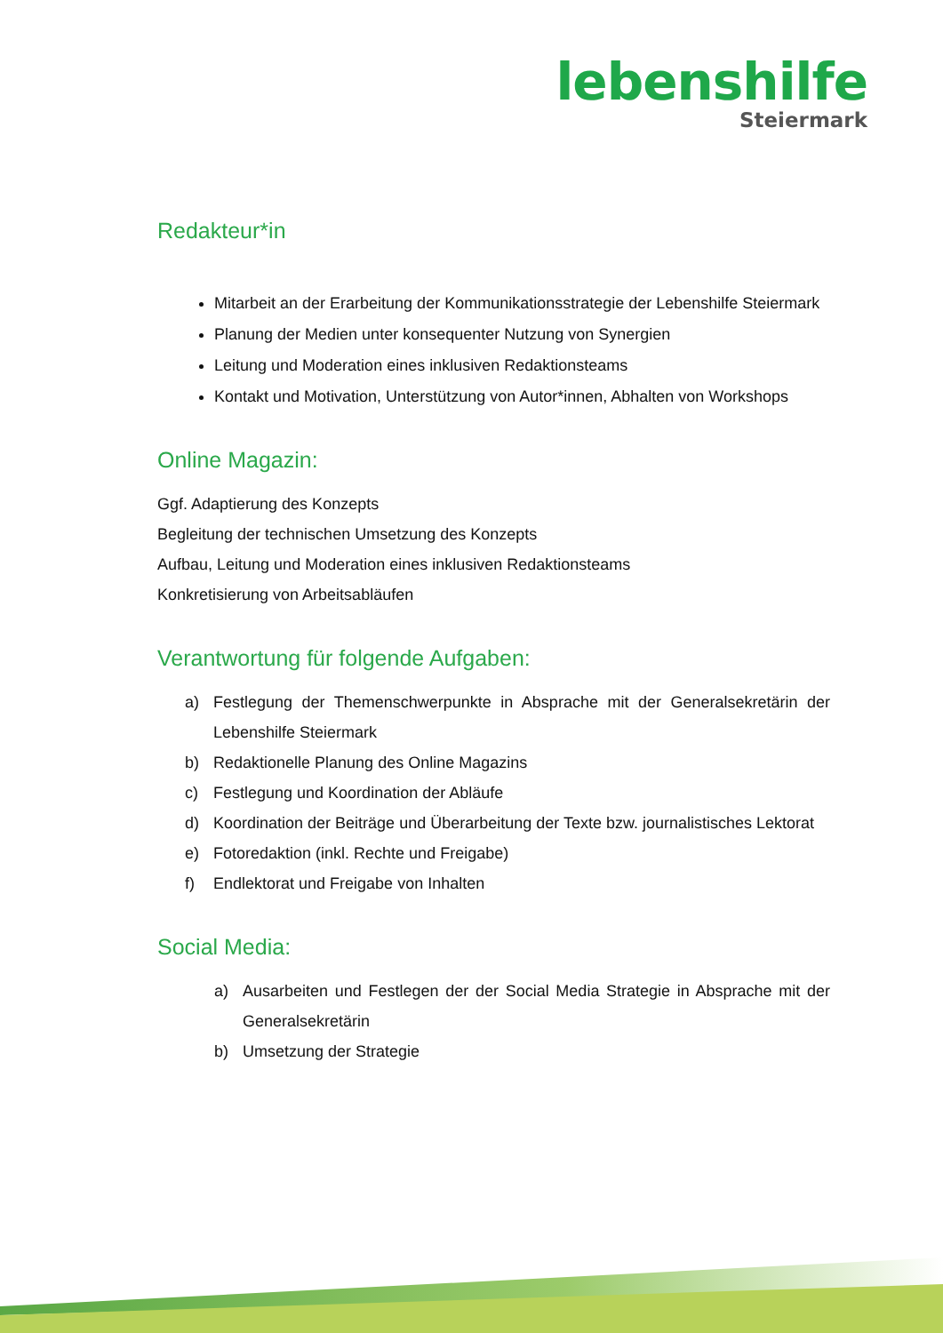lebenshilfe
Steiermark
Redakteur*in
Mitarbeit an der Erarbeitung der Kommunikationsstrategie der Lebenshilfe Steiermark
Planung der Medien unter konsequenter Nutzung von Synergien
Leitung und Moderation eines inklusiven Redaktionsteams
Kontakt und Motivation, Unterstützung von Autor*innen, Abhalten von Workshops
Online Magazin:
Ggf. Adaptierung des Konzepts
Begleitung der technischen Umsetzung des Konzepts
Aufbau, Leitung und Moderation eines inklusiven Redaktionsteams
Konkretisierung von Arbeitsabläufen
Verantwortung für folgende Aufgaben:
a) Festlegung der Themenschwerpunkte in Absprache mit der Generalsekretärin der Lebenshilfe Steiermark
b) Redaktionelle Planung des Online Magazins
c) Festlegung und Koordination der Abläufe
d) Koordination der Beiträge und Überarbeitung der Texte bzw. journalistisches Lektorat
e) Fotoredaktion (inkl. Rechte und Freigabe)
f) Endlektorat und Freigabe von Inhalten
Social Media:
a) Ausarbeiten und Festlegen der der Social Media Strategie in Absprache mit der Generalsekretärin
b) Umsetzung der Strategie